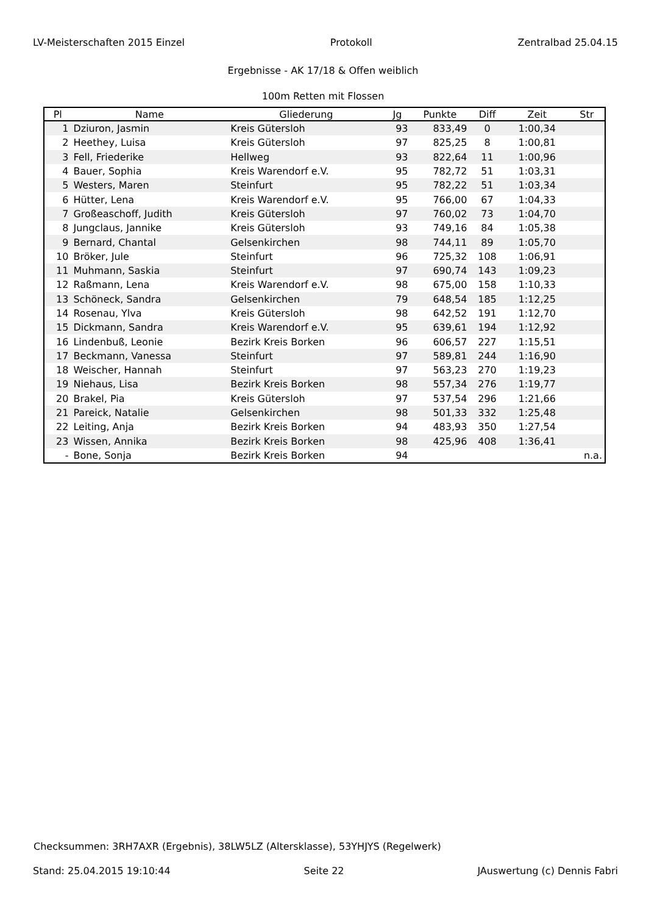LV-Meisterschaften 2015 Einzel Protokoll Zentralbad 25.04.15
Ergebnisse - AK 17/18 & Offen weiblich
100m Retten mit Flossen
| Pl | Name | Gliederung | Jg | Punkte | Diff | Zeit | Str |
| --- | --- | --- | --- | --- | --- | --- | --- |
| 1 | Dziuron, Jasmin | Kreis Gütersloh | 93 | 833,49 | 0 | 1:00,34 | |
| 2 | Heethey, Luisa | Kreis Gütersloh | 97 | 825,25 | 8 | 1:00,81 | |
| 3 | Fell, Friederike | Hellweg | 93 | 822,64 | 11 | 1:00,96 | |
| 4 | Bauer, Sophia | Kreis Warendorf e.V. | 95 | 782,72 | 51 | 1:03,31 | |
| 5 | Westers, Maren | Steinfurt | 95 | 782,22 | 51 | 1:03,34 | |
| 6 | Hütter, Lena | Kreis Warendorf e.V. | 95 | 766,00 | 67 | 1:04,33 | |
| 7 | Großeaschoff, Judith | Kreis Gütersloh | 97 | 760,02 | 73 | 1:04,70 | |
| 8 | Jungclaus, Jannike | Kreis Gütersloh | 93 | 749,16 | 84 | 1:05,38 | |
| 9 | Bernard, Chantal | Gelsenkirchen | 98 | 744,11 | 89 | 1:05,70 | |
| 10 | Bröker, Jule | Steinfurt | 96 | 725,32 | 108 | 1:06,91 | |
| 11 | Muhmann, Saskia | Steinfurt | 97 | 690,74 | 143 | 1:09,23 | |
| 12 | Raßmann, Lena | Kreis Warendorf e.V. | 98 | 675,00 | 158 | 1:10,33 | |
| 13 | Schöneck, Sandra | Gelsenkirchen | 79 | 648,54 | 185 | 1:12,25 | |
| 14 | Rosenau, Ylva | Kreis Gütersloh | 98 | 642,52 | 191 | 1:12,70 | |
| 15 | Dickmann, Sandra | Kreis Warendorf e.V. | 95 | 639,61 | 194 | 1:12,92 | |
| 16 | Lindenbuß, Leonie | Bezirk Kreis Borken | 96 | 606,57 | 227 | 1:15,51 | |
| 17 | Beckmann, Vanessa | Steinfurt | 97 | 589,81 | 244 | 1:16,90 | |
| 18 | Weischer, Hannah | Steinfurt | 97 | 563,23 | 270 | 1:19,23 | |
| 19 | Niehaus, Lisa | Bezirk Kreis Borken | 98 | 557,34 | 276 | 1:19,77 | |
| 20 | Brakel, Pia | Kreis Gütersloh | 97 | 537,54 | 296 | 1:21,66 | |
| 21 | Pareick, Natalie | Gelsenkirchen | 98 | 501,33 | 332 | 1:25,48 | |
| 22 | Leiting, Anja | Bezirk Kreis Borken | 94 | 483,93 | 350 | 1:27,54 | |
| 23 | Wissen, Annika | Bezirk Kreis Borken | 98 | 425,96 | 408 | 1:36,41 | |
| - | Bone, Sonja | Bezirk Kreis Borken | 94 | | | | n.a. |
Checksummen: 3RH7AXR (Ergebnis), 38LW5LZ (Altersklasse), 53YHJYS (Regelwerk)
Stand: 25.04.2015 19:10:44 Seite 22 JAuswertung (c) Dennis Fabri